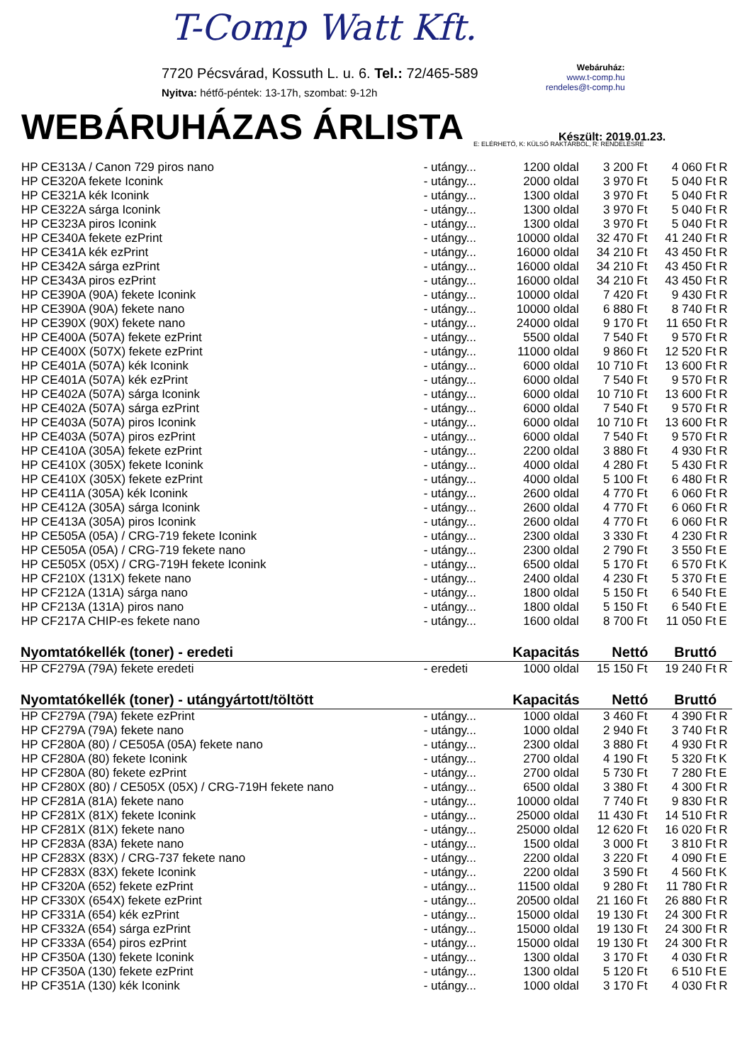T-Comp Watt Kft.
7720 Pécsvárad, Kossuth L. u. 6. Tel.: 72/465-589
Nyitva: hétfő-péntek: 13-17h, szombat: 9-12h
Webáruház:
www.t-comp.hu
rendeles@t-comp.hu
WEBÁRUHÁZAS ÁRLISTA
Készült: 2019.01.23.
E: ELÉRHETŐ, K: KÜLSŐ RAKTÁRBÓL, R: RENDELÉSRE
| HP CE313A / Canon 729 piros nano | - utángy... | 1200 oldal | 3 200 Ft | 4 060 Ft | R |
| HP CE320A fekete Iconink | - utángy... | 2000 oldal | 3 970 Ft | 5 040 Ft | R |
| HP CE321A kék Iconink | - utángy... | 1300 oldal | 3 970 Ft | 5 040 Ft | R |
| HP CE322A sárga Iconink | - utángy... | 1300 oldal | 3 970 Ft | 5 040 Ft | R |
| HP CE323A piros Iconink | - utángy... | 1300 oldal | 3 970 Ft | 5 040 Ft | R |
| HP CE340A fekete ezPrint | - utángy... | 10000 oldal | 32 470 Ft | 41 240 Ft | R |
| HP CE341A kék ezPrint | - utángy... | 16000 oldal | 34 210 Ft | 43 450 Ft | R |
| HP CE342A sárga ezPrint | - utángy... | 16000 oldal | 34 210 Ft | 43 450 Ft | R |
| HP CE343A piros ezPrint | - utángy... | 16000 oldal | 34 210 Ft | 43 450 Ft | R |
| HP CE390A (90A) fekete Iconink | - utángy... | 10000 oldal | 7 420 Ft | 9 430 Ft | R |
| HP CE390A (90A) fekete nano | - utángy... | 10000 oldal | 6 880 Ft | 8 740 Ft | R |
| HP CE390X (90X) fekete nano | - utángy... | 24000 oldal | 9 170 Ft | 11 650 Ft | R |
| HP CE400A (507A) fekete ezPrint | - utángy... | 5500 oldal | 7 540 Ft | 9 570 Ft | R |
| HP CE400X (507X) fekete ezPrint | - utángy... | 11000 oldal | 9 860 Ft | 12 520 Ft | R |
| HP CE401A (507A) kék Iconink | - utángy... | 6000 oldal | 10 710 Ft | 13 600 Ft | R |
| HP CE401A (507A) kék ezPrint | - utángy... | 6000 oldal | 7 540 Ft | 9 570 Ft | R |
| HP CE402A (507A) sárga Iconink | - utángy... | 6000 oldal | 10 710 Ft | 13 600 Ft | R |
| HP CE402A (507A) sárga ezPrint | - utángy... | 6000 oldal | 7 540 Ft | 9 570 Ft | R |
| HP CE403A (507A) piros Iconink | - utángy... | 6000 oldal | 10 710 Ft | 13 600 Ft | R |
| HP CE403A (507A) piros ezPrint | - utángy... | 6000 oldal | 7 540 Ft | 9 570 Ft | R |
| HP CE410A (305A) fekete ezPrint | - utángy... | 2200 oldal | 3 880 Ft | 4 930 Ft | R |
| HP CE410X (305X) fekete Iconink | - utángy... | 4000 oldal | 4 280 Ft | 5 430 Ft | R |
| HP CE410X (305X) fekete ezPrint | - utángy... | 4000 oldal | 5 100 Ft | 6 480 Ft | R |
| HP CE411A (305A) kék Iconink | - utángy... | 2600 oldal | 4 770 Ft | 6 060 Ft | R |
| HP CE412A (305A) sárga Iconink | - utángy... | 2600 oldal | 4 770 Ft | 6 060 Ft | R |
| HP CE413A (305A) piros Iconink | - utángy... | 2600 oldal | 4 770 Ft | 6 060 Ft | R |
| HP CE505A (05A) / CRG-719 fekete Iconink | - utángy... | 2300 oldal | 3 330 Ft | 4 230 Ft | R |
| HP CE505A (05A) / CRG-719 fekete nano | - utángy... | 2300 oldal | 2 790 Ft | 3 550 Ft | E |
| HP CE505X (05X) / CRG-719H fekete Iconink | - utángy... | 6500 oldal | 5 170 Ft | 6 570 Ft | K |
| HP CF210X (131X) fekete nano | - utángy... | 2400 oldal | 4 230 Ft | 5 370 Ft | E |
| HP CF212A (131A) sárga nano | - utángy... | 1800 oldal | 5 150 Ft | 6 540 Ft | E |
| HP CF213A (131A) piros nano | - utángy... | 1800 oldal | 5 150 Ft | 6 540 Ft | E |
| HP CF217A CHIP-es fekete nano | - utángy... | 1600 oldal | 8 700 Ft | 11 050 Ft | E |
| Nyomtatókellék (toner) - eredeti | | Kapacitás | Nettó | Bruttó | |
| HP CF279A (79A) fekete eredeti | - eredeti | 1000 oldal | 15 150 Ft | 19 240 Ft | R |
| Nyomtatókellék (toner) - utángyártott/töltött | | Kapacitás | Nettó | Bruttó | |
| HP CF279A (79A) fekete ezPrint | - utángy... | 1000 oldal | 3 460 Ft | 4 390 Ft | R |
| HP CF279A (79A) fekete nano | - utángy... | 1000 oldal | 2 940 Ft | 3 740 Ft | R |
| HP CF280A (80) / CE505A (05A) fekete nano | - utángy... | 2300 oldal | 3 880 Ft | 4 930 Ft | R |
| HP CF280A (80) fekete Iconink | - utángy... | 2700 oldal | 4 190 Ft | 5 320 Ft | K |
| HP CF280A (80) fekete ezPrint | - utángy... | 2700 oldal | 5 730 Ft | 7 280 Ft | E |
| HP CF280X (80) / CE505X (05X) / CRG-719H fekete nano | - utángy... | 6500 oldal | 3 380 Ft | 4 300 Ft | R |
| HP CF281A (81A) fekete nano | - utángy... | 10000 oldal | 7 740 Ft | 9 830 Ft | R |
| HP CF281X (81X) fekete Iconink | - utángy... | 25000 oldal | 11 430 Ft | 14 510 Ft | R |
| HP CF281X (81X) fekete nano | - utángy... | 25000 oldal | 12 620 Ft | 16 020 Ft | R |
| HP CF283A (83A) fekete nano | - utángy... | 1500 oldal | 3 000 Ft | 3 810 Ft | R |
| HP CF283X (83X) / CRG-737 fekete nano | - utángy... | 2200 oldal | 3 220 Ft | 4 090 Ft | E |
| HP CF283X (83X) fekete Iconink | - utángy... | 2200 oldal | 3 590 Ft | 4 560 Ft | K |
| HP CF320A (652) fekete ezPrint | - utángy... | 11500 oldal | 9 280 Ft | 11 780 Ft | R |
| HP CF330X (654X) fekete ezPrint | - utángy... | 20500 oldal | 21 160 Ft | 26 880 Ft | R |
| HP CF331A (654) kék ezPrint | - utángy... | 15000 oldal | 19 130 Ft | 24 300 Ft | R |
| HP CF332A (654) sárga ezPrint | - utángy... | 15000 oldal | 19 130 Ft | 24 300 Ft | R |
| HP CF333A (654) piros ezPrint | - utángy... | 15000 oldal | 19 130 Ft | 24 300 Ft | R |
| HP CF350A (130) fekete Iconink | - utángy... | 1300 oldal | 3 170 Ft | 4 030 Ft | R |
| HP CF350A (130) fekete ezPrint | - utángy... | 1300 oldal | 5 120 Ft | 6 510 Ft | E |
| HP CF351A (130) kék Iconink | - utángy... | 1000 oldal | 3 170 Ft | 4 030 Ft | R |